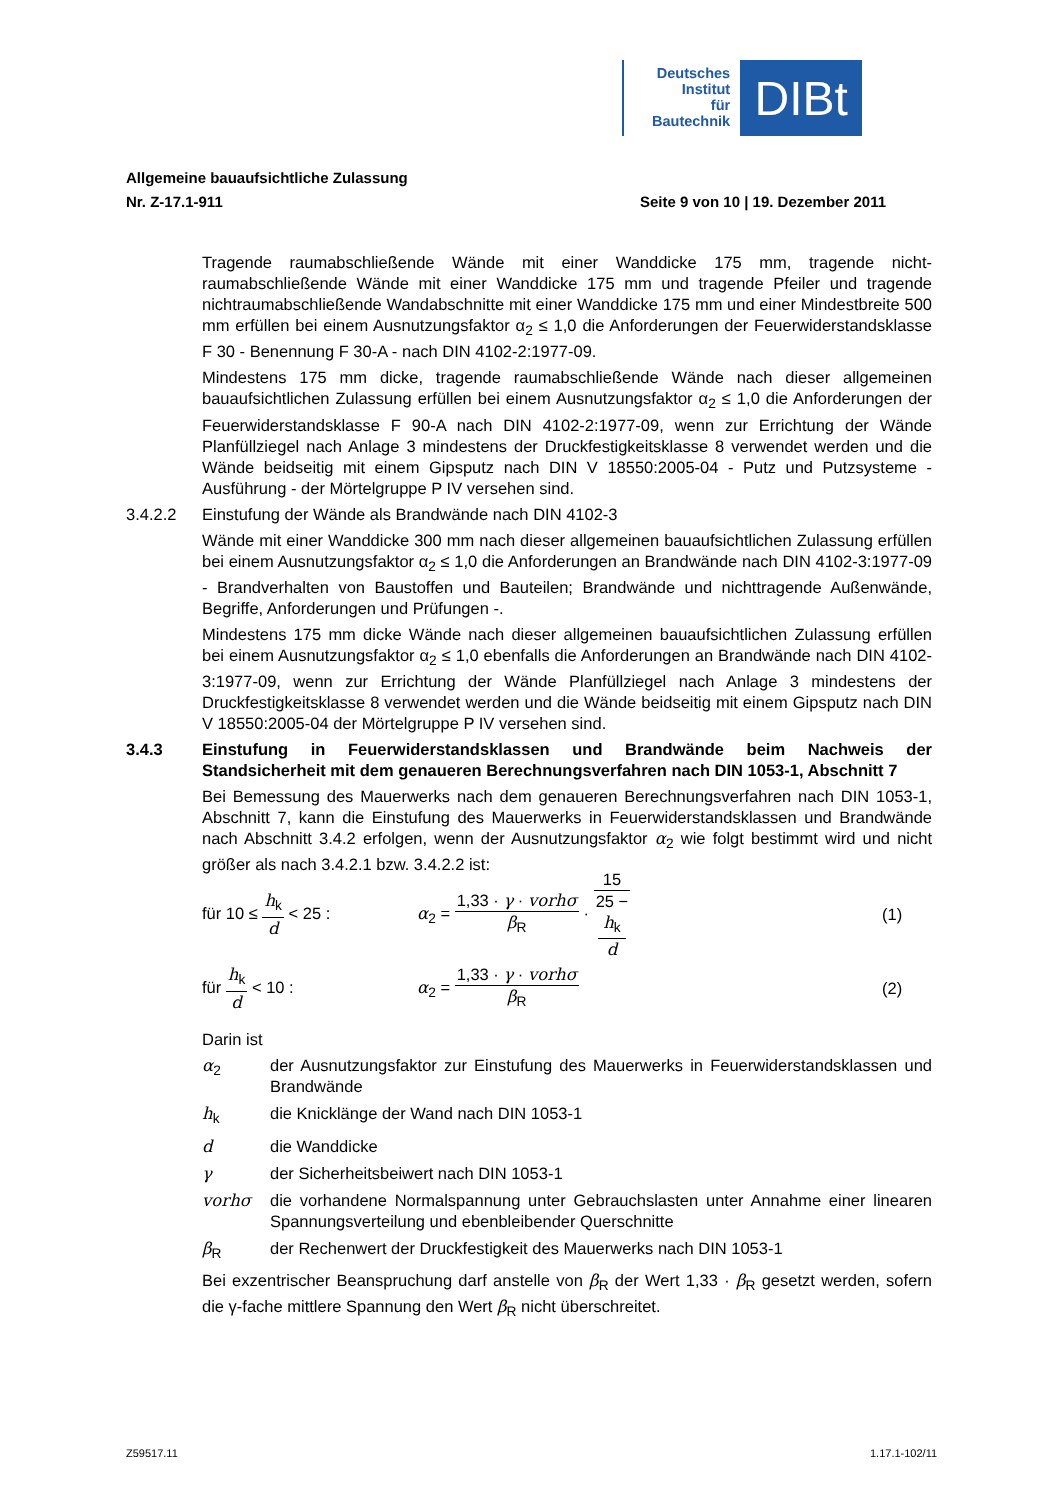Deutsches
Institut
für
Bautechnik
DIBt
Allgemeine bauaufsichtliche Zulassung
Nr. Z-17.1-911 Seite 9 von 10 | 19. Dezember 2011
Tragende raumabschließende Wände mit einer Wanddicke 175 mm, tragende nicht­raumabschließende Wände mit einer Wanddicke 175 mm und tragende Pfeiler und tragende nichtraumabschließende Wandabschnitte mit einer Wanddicke 175 mm und einer Mindestbreite 500 mm erfüllen bei einem Ausnutzungsfaktor α<sub>2</sub> ≤ 1,0 die Anforde­rungen der Feuerwiderstandsklasse F 30 - Benennung F 30-A - nach DIN 4102-2:1977-09.
Mindestens 175 mm dicke, tragende raumabschließende Wände nach dieser allgemeinen bauaufsichtlichen Zulassung erfüllen bei einem Ausnutzungsfaktor α<sub>2</sub> ≤ 1,0 die Anforde­rungen der Feuerwiderstandsklasse F 90-A nach DIN 4102-2:1977-09, wenn zur Errichtung der Wände Planfüllziegel nach Anlage 3 mindestens der Druckfestigkeitsklasse 8 verwendet werden und die Wände beidseitig mit einem Gipsputz nach DIN V 18550:2005-04 - Putz und Putzsysteme - Ausführung - der Mörtelgruppe P IV versehen sind.
3.4.2.2 Einstufung der Wände als Brandwände nach DIN 4102-3
Wände mit einer Wanddicke 300 mm nach dieser allgemeinen bauaufsichtlichen Zulassung erfüllen bei einem Ausnutzungsfaktor α<sub>2</sub> ≤ 1,0 die Anforderungen an Brandwände nach DIN 4102-3:1977-09 - Brandverhalten von Baustoffen und Bauteilen; Brandwände und nichttragende Außenwände, Begriffe, Anforderungen und Prüfungen -.
Mindestens 175 mm dicke Wände nach dieser allgemeinen bauaufsichtlichen Zulassung erfüllen bei einem Ausnutzungsfaktor α<sub>2</sub> ≤ 1,0 ebenfalls die Anforderungen an Brandwände nach DIN 4102-3:1977-09, wenn zur Errichtung der Wände Planfüllziegel nach Anlage 3 mindestens der Druckfestigkeitsklasse 8 verwendet werden und die Wände beidseitig mit einem Gipsputz nach DIN V 18550:2005-04 der Mörtelgruppe P IV versehen sind.
3.4.3 Einstufung in Feuerwiderstandsklassen und Brandwände beim Nachweis der Standsicherheit mit dem genaueren Berechnungsverfahren nach DIN 1053-1, Abschnitt 7
Bei Bemessung des Mauerwerks nach dem genaueren Berechnungsverfahren nach DIN 1053-1, Abschnitt 7, kann die Einstufung des Mauerwerks in Feuerwiderstandsklassen und Brandwände nach Abschnitt 3.4.2 erfolgen, wenn der Ausnutzungsfaktor α<sub>2</sub> wie folgt bestimmt wird und nicht größer als nach 3.4.2.1 bzw. 3.4.2.2 ist:
für 10 ≤ h<sub>k</sub> d < 25 :
α<sub>2</sub> = 1,33 · γ · vorhσ β<sub>R</sub> · 15 25 −
h<sub>k</sub>
d
(1)
für h<sub>k</sub> d < 10 : α<sub>2</sub> = 1,33 · γ · vorhσ β<sub>R</sub> (2)
Darin ist
α<sub>2</sub> der Ausnutzungsfaktor zur Einstufung des Mauerwerks in Feuerwiderstandsklassen und Brandwände
h<sub>k</sub> die Knicklänge der Wand nach DIN 1053-1
d die Wanddicke
γ der Sicherheitsbeiwert nach DIN 1053-1
vorhσ die vorhandene Normalspannung unter Gebrauchslasten unter Annahme einer linearen Spannungsverteilung und ebenbleibender Querschnitte
β<sub>R</sub> der Rechenwert der Druckfestigkeit des Mauerwerks nach DIN 1053-1
Bei exzentrischer Beanspruchung darf anstelle von β<sub>R</sub> der Wert 1,33 · β<sub>R</sub> gesetzt werden, sofern die γ-fache mittlere Spannung den Wert β<sub>R</sub> nicht überschreitet.
Z59517.11 1.17.1-102/11